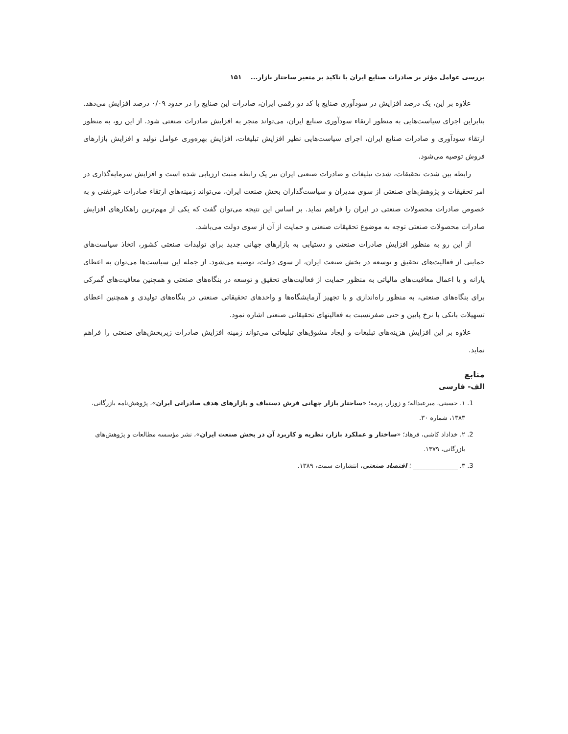بررسی عوامل مؤثر بر صادرات صنایع ایران با تاکید بر متغیر ساختار بازار... ۱۵۱
علاوه بر این، یک درصد افزایش در سودآوری صنایع با کد دو رقمی ایران، صادرات این صنایع را در حدود ۰/۰۹ درصد افزایش می‌دهد. بنابراین اجرای سیاست‌هایی به منظور ارتقاء سودآوری صنایع ایران، می‌تواند منجر به افزایش صادرات صنعتی شود. از این رو، به منظور ارتقاء سودآوری و صادرات صنایع ایران، اجرای سیاست‌هایی نظیر افزایش تبلیغات، افزایش بهره‌وری عوامل تولید و افزایش بازارهای فروش توصیه می‌شود.
رابطه بین شدت تحقیقات، شدت تبلیغات و صادرات صنعتی ایران نیز یک رابطه مثبت ارزیابی شده است و افزایش سرمایه‌گذاری در امر تحقیقات و پژوهش‌های صنعتی از سوی مدیران و سیاست‌گذاران بخش صنعت ایران، می‌تواند زمینه‌های ارتقاء صادرات غیرنفتی و به خصوص صادرات محصولات صنعتی در ایران را فراهم نماید. بر اساس این نتیجه می‌توان گفت که یکی از مهم‌ترین راهکارهای افزایش صادرات محصولات صنعتی توجه به موضوع تحقیقات صنعتی و حمایت از آن از سوی دولت می‌باشد.
از این رو به منظور افزایش صادرات صنعتی و دستیابی به بازارهای جهانی جدید برای تولیدات صنعتی کشور، اتخاذ سیاست‌های حمایتی از فعالیت‌های تحقیق و توسعه در بخش صنعت ایران، از سوی دولت، توصیه می‌شود. از جمله این سیاست‌ها می‌توان به اعطای یارانه و یا اعمال معافیت‌های مالیاتی به منظور حمایت از فعالیت‌های تحقیق و توسعه در بنگاه‌های صنعتی و همچنین معافیت‌های گمرکی برای بنگاه‌های صنعتی، به منظور راه‌اندازی و یا تجهیز آزمایشگاه‌ها و واحدهای تحقیقاتی صنعتی در بنگاه‌های تولیدی و همچنین اعطای تسهیلات بانکی با نرخ پایین و حتی صفرنسبت به فعالیتهای تحقیقاتی صنعتی اشاره نمود.
علاوه بر این افزایش هزینه‌های تبلیغات و ایجاد مشوق‌های تبلیغاتی می‌تواند زمینه افزایش صادرات زیربخش‌های صنعتی را فراهم نماید.
منابع
الف- فارسی
1. ۱. حسینی، میرعبداله؛ و زورار، پرمه؛ «ساختار بازار جهانی فرش دستباف و بازارهای هدف صادراتی ایران»، پژوهش‌نامه بازرگانی، ۱۳۸۳، شماره ۳۰.
2. ۲. خداداد کاشی، فرهاد؛ «ساختار و عملکرد بازار، نظریه و کاربرد آن در بخش صنعت ایران»، نشر مؤسسه مطالعات و پژوهش‌های بازرگانی، ۱۳۷۹.
3. ۳. ______________ ؛ اقتصاد صنعتی، انتشارات سمت، ۱۳۸۹.